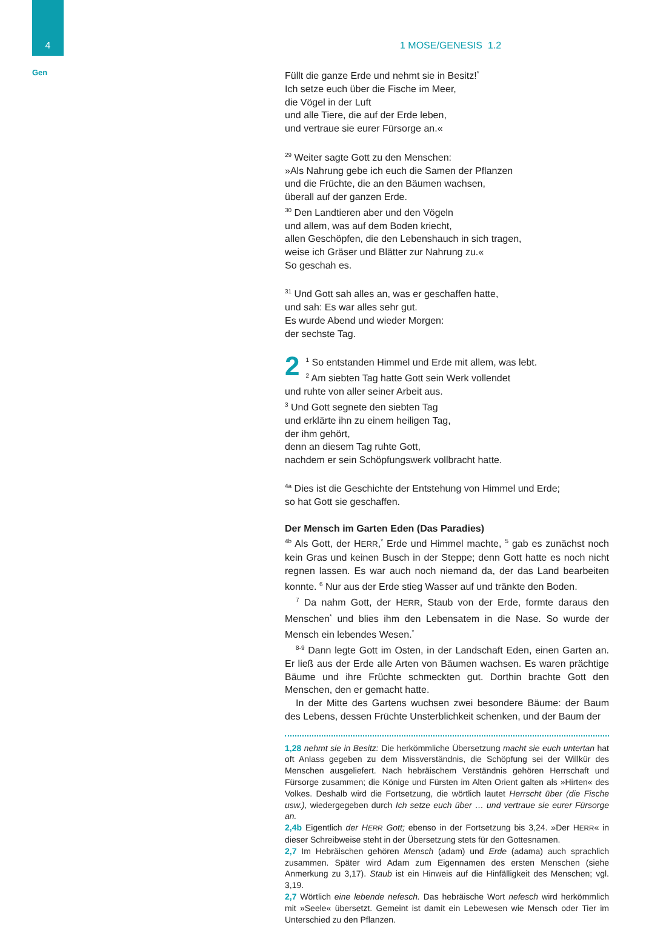4
Gen
1 MOSE/GENESIS 1.2
Füllt die ganze Erde und nehmt sie in Besitz!<sup>*</sup>
Ich setze euch über die Fische im Meer,
die Vögel in der Luft
und alle Tiere, die auf der Erde leben,
und vertraue sie eurer Fürsorge an.«
<sup>29</sup> Weiter sagte Gott zu den Menschen:
»Als Nahrung gebe ich euch die Samen der Pflanzen
und die Früchte, die an den Bäumen wachsen,
überall auf der ganzen Erde.
<sup>30</sup> Den Landtieren aber und den Vögeln
und allem, was auf dem Boden kriecht,
allen Geschöpfen, die den Lebenshauch in sich tragen,
weise ich Gräser und Blätter zur Nahrung zu.«
So geschah es.
<sup>31</sup> Und Gott sah alles an, was er geschaffen hatte,
und sah: Es war alles sehr gut.
Es wurde Abend und wieder Morgen:
der sechste Tag.
2<sup>1</sup> So entstanden Himmel und Erde mit allem, was lebt.
<sup>2</sup> Am siebten Tag hatte Gott sein Werk vollendet
und ruhte von aller seiner Arbeit aus.
<sup>3</sup> Und Gott segnete den siebten Tag
und erklärte ihn zu einem heiligen Tag,
der ihm gehört,
denn an diesem Tag ruhte Gott,
nachdem er sein Schöpfungswerk vollbracht hatte.
<sup>4a</sup> Dies ist die Geschichte der Entstehung von Himmel und Erde;
so hat Gott sie geschaffen.
Der Mensch im Garten Eden (Das Paradies)
<sup>4b</sup> Als Gott, der HERR,<sup>*</sup> Erde und Himmel machte, <sup>5</sup> gab es zunächst noch kein Gras und keinen Busch in der Steppe; denn Gott hatte es noch nicht regnen lassen. Es war auch noch niemand da, der das Land bearbeiten konnte. <sup>6</sup> Nur aus der Erde stieg Wasser auf und tränkte den Boden.
<sup>7</sup> Da nahm Gott, der HERR, Staub von der Erde, formte daraus den Menschen<sup>*</sup> und blies ihm den Lebensatem in die Nase. So wurde der Mensch ein lebendes Wesen.<sup>*</sup>
<sup>8-9</sup> Dann legte Gott im Osten, in der Landschaft Eden, einen Garten an. Er ließ aus der Erde alle Arten von Bäumen wachsen. Es waren prächtige Bäume und ihre Früchte schmeckten gut. Dorthin brachte Gott den Menschen, den er gemacht hatte.
In der Mitte des Gartens wuchsen zwei besondere Bäume: der Baum des Lebens, dessen Früchte Unsterblichkeit schenken, und der Baum der
1,28 nehmt sie in Besitz: Die herkömmliche Übersetzung macht sie euch untertan hat oft Anlass gegeben zu dem Missverständnis, die Schöpfung sei der Willkür des Menschen ausgeliefert. Nach hebräischem Verständnis gehören Herrschaft und Fürsorge zusammen; die Könige und Fürsten im Alten Orient galten als »Hirten« des Volkes. Deshalb wird die Fortsetzung, die wörtlich lautet Herrscht über (die Fische usw.), wiedergegeben durch Ich setze euch über … und vertraue sie eurer Fürsorge an.
2,4b Eigentlich der HERR Gott; ebenso in der Fortsetzung bis 3,24. »Der HERR« in dieser Schreibweise steht in der Übersetzung stets für den Gottesnamen.
2,7 Im Hebräischen gehören Mensch (adam) und Erde (adama) auch sprachlich zusammen. Später wird Adam zum Eigennamen des ersten Menschen (siehe Anmerkung zu 3,17). Staub ist ein Hinweis auf die Hinfälligkeit des Menschen; vgl. 3,19.
2,7 Wörtlich eine lebende nefesch. Das hebräische Wort nefesch wird herkömmlich mit »Seele« übersetzt. Gemeint ist damit ein Lebewesen wie Mensch oder Tier im Unterschied zu den Pflanzen.